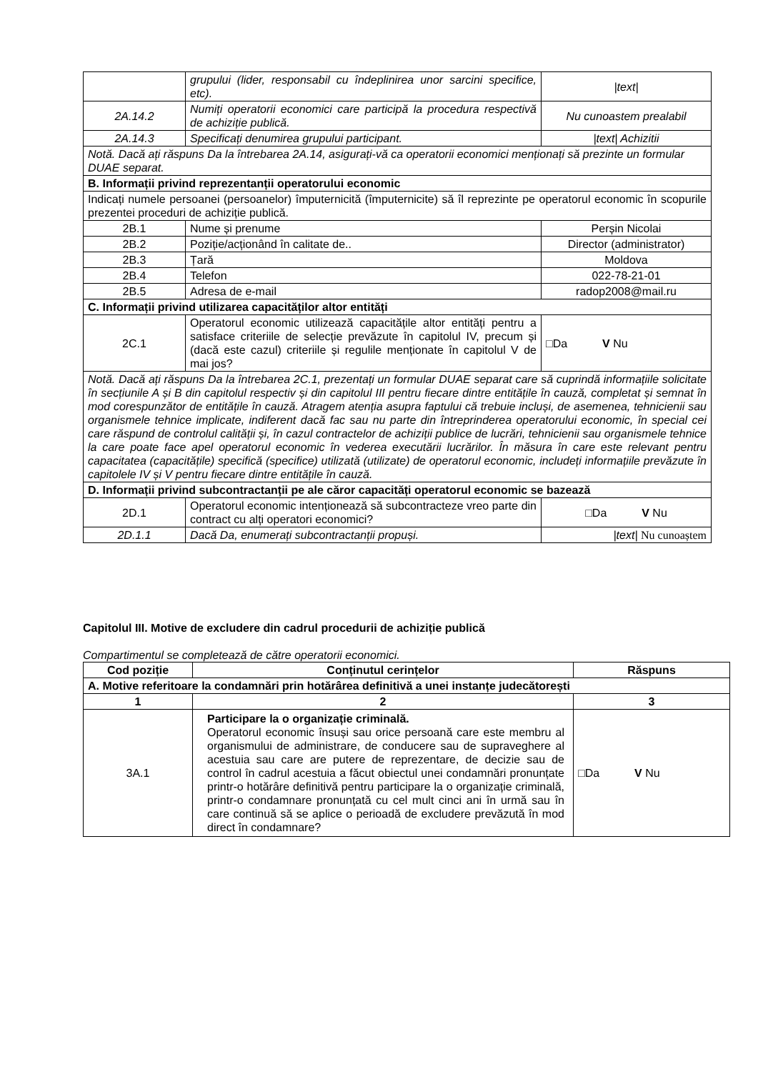| | grupului (lider, responsabil cu îndeplinirea unor sarcini specifice, etc). | /text/ |
| 2A.14.2 | Numiți operatorii economici care participă la procedura respectivă de achiziție publică. | Nu cunoastem prealabil |
| 2A.14.3 | Specificați denumirea grupului participant. | /text/ Achizitii |
| Notă. Dacă ați răspuns Da la întrebarea 2A.14, asigurați-vă ca operatorii economici menționați să prezinte un formular DUAE separat. | | |
| B. Informații privind reprezentanții operatorului economic | | |
| Indicați numele persoanei (persoanelor) împuternicită (împuternicite) să îl reprezinte pe operatorul economic în scopurile prezentei proceduri de achiziție publică. | | |
| 2B.1 | Nume și prenume | Perșin Nicolai |
| 2B.2 | Poziție/acționând în calitate de.. | Director (administrator) |
| 2B.3 | Țară | Moldova |
| 2B.4 | Telefon | 022-78-21-01 |
| 2B.5 | Adresa de e-mail | radop2008@mail.ru |
| C. Informații privind utilizarea capacităților altor entități | | |
| 2C.1 | Operatorul economic utilizează capacitățile altor entități pentru a satisface criteriile de selecție prevăzute în capitolul IV, precum și (dacă este cazul) criteriile și regulile menționate în capitolul V de mai jos? | □Da V Nu |
| Notă. Dacă ați răspuns Da la întrebarea 2C.1, prezentați un formular DUAE separat care să cuprindă informațiile solicitate în secțiunile A și B din capitolul respectiv și din capitolul III pentru fiecare dintre entitățile în cauză, completat și semnat în mod corespunzător de entitățile în cauză. Atragem atenția asupra faptului că trebuie incluși, de asemenea, tehnicienii sau organismele tehnice implicate, indiferent dacă fac sau nu parte din întreprinderea operatorului economic, în special cei care răspund de controlul calității și, în cazul contractelor de achiziții publice de lucrări, tehnicienii sau organismele tehnice la care poate face apel operatorul economic în vederea executării lucrărilor. În măsura în care este relevant pentru capacitatea (capacitățile) specifică (specifice) utilizată (utilizate) de operatorul economic, includeți informațiile prevăzute în capitolele IV și V pentru fiecare dintre entitățile în cauză. | | |
| D. Informații privind subcontractanții pe ale căror capacități operatorul economic se bazează | | |
| 2D.1 | Operatorul economic intenționează să subcontracteze vreo parte din contract cu alți operatori economici? | □Da V Nu |
| 2D.1.1 | Dacă Da, enumerați subcontractanții propuși. | /text/ Nu cunoaștem |
Capitolul III. Motive de excludere din cadrul procedurii de achiziție publică
Compartimentul se completează de către operatorii economici.
| Cod poziție | Conținutul cerințelor | Răspuns |
| --- | --- | --- |
| A. Motive referitoare la condamnări prin hotărârea definitivă a unei instanțe judecătorești | | |
| 1 | 2 | 3 |
| 3A.1 | Participare la o organizație criminală. Operatorul economic însuși sau orice persoană care este membru al organismului de administrare, de conducere sau de supraveghere al acestuia sau care are putere de reprezentare, de decizie sau de control în cadrul acestuia a făcut obiectul unei condamnări pronunțate printr-o hotărâre definitivă pentru participare la o organizație criminală, printr-o condamnare pronunțată cu cel mult cinci ani în urmă sau în care continuă să se aplice o perioadă de excludere prevăzută în mod direct în condamnare? | □Da V Nu |